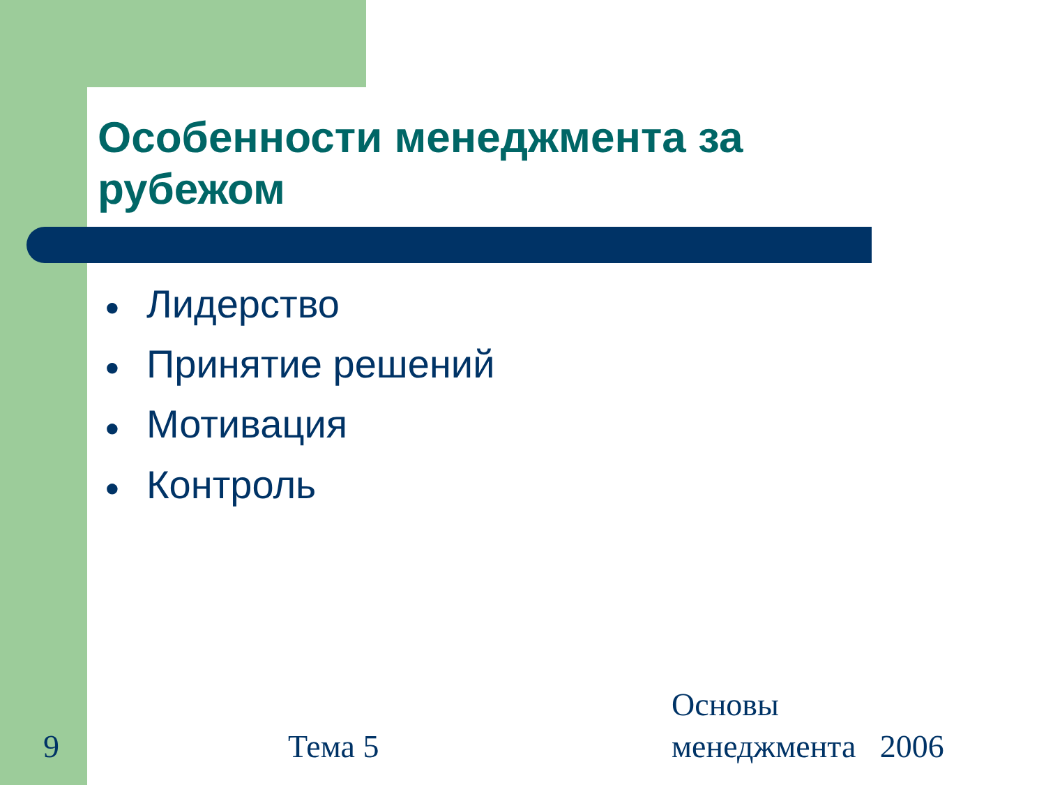Особенности менеджмента за рубежом
● Лидерство
● Принятие решений
● Мотивация
● Контроль
9 Тема 5
Основы
менеджмента 2006